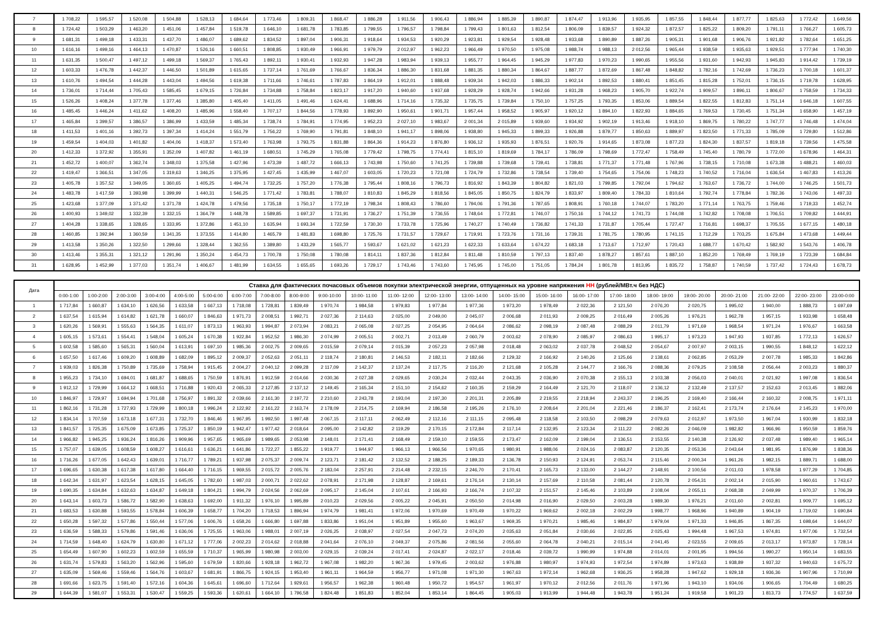| 7 | 1 708,22 | 1 595,57 | 1 520,08 | 1 504,88 | 1 528,13 | 1 684,64 | 1 773,46 | 1 809,31 | 1 868,47 | 1 886,28 | 1 911,56 | 1 906,43 | 1 886,94 | 1 885,39 | 1 890,87 | 1 874,47 | 1 913,96 | 1 935,95 | 1 857,55 | 1 848,44 | 1 877,77 | 1 825,63 | 1 772,42 | 1 649,56 |
| 8 | 1 724,42 | 1 503,29 | 1 463,20 | 1 451,06 | 1 457,84 | 1 519,78 | 1 646,10 | 1 681,78 | 1 783,85 | 1 799,55 | 1 796,57 | 1 798,84 | 1 799,43 | 1 801,63 | 1 812,54 | 1 806,09 | 1 839,57 | 1 924,32 | 1 872,57 | 1 825,22 | 1 809,20 | 1 791,11 | 1 766,27 | 1 605,73 |
| 9 | 1 681,31 | 1 499,18 | 1 433,31 | 1 437,70 | 1 486,07 | 1 689,62 | 1 834,52 | 1 897,04 | 1 906,31 | 1 918,64 | 1 934,53 | 1 920,29 | 1 923,81 | 1 929,54 | 1 928,48 | 1 933,68 | 1 890,89 | 1 887,26 | 1 905,31 | 1 901,68 | 1 906,76 | 1 921,82 | 1 782,64 | 1 651,25 |
| 10 | 1 616,16 | 1 499,16 | 1 464,13 | 1 470,87 | 1 526,16 | 1 660,51 | 1 808,85 | 1 930,49 | 1 966,91 | 1 979,79 | 2 012,97 | 1 962,23 | 1 966,49 | 1 970,50 | 1 975,08 | 1 988,74 | 1 988,13 | 2 012,56 | 1 965,44 | 1 938,59 | 1 935,63 | 1 929,51 | 1 777,94 | 1 740,30 |
| 11 | 1 631,35 | 1 500,47 | 1 497,12 | 1 499,18 | 1 569,37 | 1 765,43 | 1 892,11 | 1 930,41 | 1 932,93 | 1 947,28 | 1 983,94 | 1 939,13 | 1 955,77 | 1 964,45 | 1 945,29 | 1 977,83 | 1 970,23 | 1 990,65 | 1 955,56 | 1 931,60 | 1 942,93 | 1 945,83 | 1 914,42 | 1 739,19 |
| 12 | 1 603,33 | 1 476,78 | 1 442,37 | 1 446,50 | 1 501,89 | 1 615,65 | 1 737,14 | 1 761,69 | 1 766,67 | 1 836,34 | 1 886,30 | 1 831,68 | 1 881,35 | 1 880,34 | 1 864,67 | 1 887,77 | 1 872,69 | 1 867,48 | 1 848,82 | 1 782,16 | 1 742,69 | 1 736,23 | 1 700,18 | 1 601,37 |
| 13 | 1 610,76 | 1 494,54 | 1 444,28 | 1 443,04 | 1 494,56 | 1 619,38 | 1 711,66 | 1 746,61 | 1 787,83 | 1 864,19 | 1 912,01 | 1 888,48 | 1 939,34 | 1 942,03 | 1 886,33 | 1 902,14 | 1 892,53 | 1 880,41 | 1 851,45 | 1 815,28 | 1 752,01 | 1 736,15 | 1 719,78 | 1 628,95 |
| 14 | 1 736,01 | 1 714,44 | 1 705,43 | 1 585,45 | 1 679,15 | 1 726,84 | 1 734,88 | 1 758,84 | 1 823,17 | 1 917,20 | 1 940,60 | 1 937,68 | 1 928,29 | 1 928,74 | 1 942,66 | 1 931,28 | 1 968,23 | 1 905,70 | 1 922,74 | 1 909,57 | 1 896,11 | 1 806,67 | 1 758,59 | 1 734,33 |
| 15 | 1 526,26 | 1 408,24 | 1 377,78 | 1 377,46 | 1 385,80 | 1 405,40 | 1 411,05 | 1 491,46 | 1 624,41 | 1 688,96 | 1 714,16 | 1 735,32 | 1 735,75 | 1 739,84 | 1 750,10 | 1 757,25 | 1 793,35 | 1 853,06 | 1 889,54 | 1 822,55 | 1 812,83 | 1 751,14 | 1 646,18 | 1 607,55 |
| 16 | 1 485,45 | 1 446,24 | 1 411,62 | 1 408,20 | 1 485,96 | 1 558,40 | 1 707,17 | 1 844,56 | 1 778,93 | 1 892,90 | 1 950,61 | 1 901,71 | 1 957,44 | 1 958,52 | 1 905,97 | 1 920,12 | 1 894,10 | 1 822,93 | 1 884,65 | 1 769,53 | 1 730,45 | 1 751,34 | 1 658,90 | 1 457,19 |
| 17 | 1 465,84 | 1 399,57 | 1 386,57 | 1 386,99 | 1 433,59 | 1 485,34 | 1 738,74 | 1 784,91 | 1 774,95 | 1 952,23 | 2 027,10 | 1 983,67 | 2 001,34 | 2 015,89 | 1 939,60 | 1 934,92 | 1 902,19 | 1 913,46 | 1 918,10 | 1 869,75 | 1 780,22 | 1 747,77 | 1 746,48 | 1 474,04 |
| 18 | 1 411,53 | 1 401,16 | 1 392,73 | 1 397,34 | 1 414,24 | 1 551,79 | 1 756,22 | 1 769,90 | 1 791,81 | 1 848,10 | 1 941,17 | 1 898,06 | 1 938,80 | 1 945,33 | 1 899,33 | 1 926,88 | 1 879,77 | 1 850,63 | 1 889,97 | 1 823,50 | 1 771,33 | 1 785,09 | 1 729,80 | 1 512,86 |
| 19 | 1 459,54 | 1 404,03 | 1 401,82 | 1 404,06 | 1 418,37 | 1 573,40 | 1 763,98 | 1 793,75 | 1 831,88 | 1 864,36 | 1 914,23 | 1 876,80 | 1 936,12 | 1 935,93 | 1 876,51 | 1 920,76 | 1 914,65 | 1 873,08 | 1 877,23 | 1 824,30 | 1 837,57 | 1 819,18 | 1 739,56 | 1 475,58 |
| 20 | 1 412,33 | 1 372,92 | 1 355,91 | 1 352,09 | 1 407,82 | 1 461,19 | 1 680,51 | 1 745,29 | 1 765,08 | 1 779,42 | 1 798,75 | 1 774,41 | 1 815,10 | 1 819,69 | 1 784,17 | 1 786,09 | 1 798,69 | 1 772,47 | 1 758,49 | 1 745,40 | 1 780,79 | 1 772,00 | 1 678,96 | 1 464,31 |
| 21 | 1 452,72 | 1 400,07 | 1 362,74 | 1 348,03 | 1 375,58 | 1 427,96 | 1 473,39 | 1 487,72 | 1 666,13 | 1 743,98 | 1 750,60 | 1 741,25 | 1 739,88 | 1 739,68 | 1 739,41 | 1 738,81 | 1 771,37 | 1 771,48 | 1 767,96 | 1 738,15 | 1 710,08 | 1 673,38 | 1 488,21 | 1 460,03 |
| 22 | 1 419,47 | 1 366,51 | 1 347,05 | 1 319,63 | 1 346,25 | 1 375,95 | 1 427,45 | 1 435,99 | 1 467,07 | 1 603,05 | 1 720,23 | 1 721,08 | 1 724,79 | 1 732,86 | 1 738,54 | 1 739,40 | 1 754,65 | 1 754,06 | 1 748,23 | 1 740,52 | 1 716,04 | 1 636,54 | 1 467,83 | 1 413,26 |
| 23 | 1 405,78 | 1 357,52 | 1 349,05 | 1 360,65 | 1 405,25 | 1 494,74 | 1 732,25 | 1 757,20 | 1 776,38 | 1 795,44 | 1 808,16 | 1 796,73 | 1 816,92 | 1 843,39 | 1 804,82 | 1 821,03 | 1 799,85 | 1 792,04 | 1 794,62 | 1 763,67 | 1 736,72 | 1 744,00 | 1 746,25 | 1 501,73 |
| 24 | 1 483,78 | 1 417,59 | 1 393,98 | 1 399,99 | 1 440,31 | 1 546,25 | 1 771,42 | 1 783,81 | 1 788,07 | 1 810,83 | 1 845,29 | 1 818,56 | 1 845,05 | 1 850,75 | 1 824,79 | 1 833,97 | 1 809,40 | 1 784,33 | 1 810,64 | 1 792,74 | 1 778,84 | 1 782,36 | 1 743,06 | 1 497,33 |
| 25 | 1 423,68 | 1 377,09 | 1 371,42 | 1 371,78 | 1 424,78 | 1 479,56 | 1 735,18 | 1 750,17 | 1 772,19 | 1 798,34 | 1 808,43 | 1 786,60 | 1 794,06 | 1 791,36 | 1 787,65 | 1 808,91 | 1 760,18 | 1 744,07 | 1 783,20 | 1 771,14 | 1 763,75 | 1 759,46 | 1 719,33 | 1 452,74 |
| 26 | 1 400,93 | 1 349,02 | 1 332,39 | 1 332,15 | 1 364,79 | 1 448,78 | 1 589,85 | 1 697,37 | 1 731,91 | 1 736,27 | 1 751,39 | 1 736,55 | 1 748,64 | 1 772,81 | 1 746,07 | 1 750,16 | 1 744,12 | 1 741,73 | 1 744,08 | 1 742,82 | 1 708,08 | 1 706,51 | 1 709,82 | 1 444,91 |
| 27 | 1 404,28 | 1 338,65 | 1 328,65 | 1 333,95 | 1 372,86 | 1 451,10 | 1 635,94 | 1 693,34 | 1 722,59 | 1 730,30 | 1 733,78 | 1 725,96 | 1 740,27 | 1 740,49 | 1 736,82 | 1 741,33 | 1 731,87 | 1 705,44 | 1 727,47 | 1 716,81 | 1 698,37 | 1 705,55 | 1 677,15 | 1 480,18 |
| 28 | 1 460,85 | 1 392,94 | 1 360,59 | 1 341,35 | 1 373,55 | 1 414,80 | 1 465,79 | 1 481,83 | 1 698,80 | 1 725,76 | 1 731,57 | 1 729,67 | 1 719,91 | 1 723,76 | 1 731,16 | 1 739,31 | 1 781,75 | 1 780,95 | 1 741,15 | 1 712,29 | 1 703,25 | 1 675,84 | 1 473,68 | 1 449,44 |
| 29 | 1 413,58 | 1 350,26 | 1 322,50 | 1 299,66 | 1 328,44 | 1 362,55 | 1 389,80 | 1 433,29 | 1 565,77 | 1 593,67 | 1 621,02 | 1 621,23 | 1 622,33 | 1 633,64 | 1 674,22 | 1 683,18 | 1 713,67 | 1 712,97 | 1 720,43 | 1 688,77 | 1 670,42 | 1 582,92 | 1 543,76 | 1 406,78 |
| 30 | 1 413,46 | 1 355,31 | 1 321,12 | 1 291,96 | 1 350,24 | 1 454,73 | 1 700,78 | 1 750,08 | 1 780,08 | 1 814,11 | 1 837,36 | 1 812,84 | 1 811,48 | 1 810,59 | 1 797,13 | 1 837,40 | 1 878,27 | 1 857,61 | 1 887,10 | 1 852,20 | 1 769,49 | 1 769,19 | 1 723,39 | 1 684,84 |
| 31 | 1 628,95 | 1 452,99 | 1 377,03 | 1 351,74 | 1 406,67 | 1 481,99 | 1 634,55 | 1 655,65 | 1 693,26 | 1 729,17 | 1 743,46 | 1 743,60 | 1 745,95 | 1 745,00 | 1 751,05 | 1 784,24 | 1 801,78 | 1 813,95 | 1 835,72 | 1 758,87 | 1 740,59 | 1 737,42 | 1 724,43 | 1 678,73 |
| Дата | Ставка для фактических почасовых объемов покупки электрической энергии, отпущенных на уровне напряжения НН (рублей/МВт.ч без НДС) | | | | | | | | | | | | | | | | | | | | | | | |
| --- | --- | --- | --- | --- | --- | --- | --- | --- | --- | --- | --- | --- | --- | --- | --- | --- | --- | --- | --- | --- | --- | --- | --- | --- |
| | 0:00-1:00 | 1:00-2:00 | 2:00-3:00 | 3:00-4:00 | 4:00-5:00 | 5:00-6:00 | 6:00-7:00 | 7:00-8:00 | 8:00-9:00 | 9:00-10:00 | 10:00- 11:00 | 11:00- 12:00 | 12:00- 13:00 | 13:00- 14:00 | 14:00- 15:00 | 15:00- 16:00 | 16:00- 17:00 | 17:00- 18:00 | 18:00- 19:00 | 19:00- 20:00 | 20:00- 21:00 | 21:00- 22:00 | 22:00- 23:00 | 23:00-0:00 |
| 1 | 1 717,84 | 1 660,87 | 1 634,10 | 1 626,56 | 1 633,58 | 1 667,13 | 1 718,08 | 1 728,81 | 1 839,49 | 1 970,74 | 1 984,58 | 1 979,83 | 1 977,84 | 1 977,36 | 1 973,20 | 1 978,49 | 2 022,36 | 2 121,50 | 2 076,20 | 2 020,75 | 1 995,02 | 1 940,00 | 1 888,73 | 1 697,69 |
| 2 | 1 637,54 | 1 615,94 | 1 614,82 | 1 621,78 | 1 660,07 | 1 846,63 | 1 971,73 | 2 008,51 | 1 992,71 | 2 027,36 | 2 114,63 | 2 025,00 | 2 049,00 | 2 045,07 | 2 006,68 | 2 011,93 | 2 009,25 | 2 016,49 | 2 005,26 | 1 976,21 | 1 962,78 | 1 957,15 | 1 933,98 | 1 658,48 |
| 3 | 1 620,26 | 1 569,91 | 1 555,63 | 1 564,35 | 1 611,07 | 1 873,13 | 1 963,93 | 1 994,87 | 2 073,94 | 2 083,21 | 2 065,08 | 2 027,25 | 2 054,95 | 2 064,64 | 2 086,62 | 2 098,19 | 2 087,48 | 2 088,29 | 2 011,79 | 1 971,69 | 1 968,54 | 1 971,24 | 1 976,67 | 1 663,58 |
| 4 | 1 605,15 | 1 573,61 | 1 554,41 | 1 548,04 | 1 605,24 | 1 670,38 | 1 922,84 | 1 952,52 | 1 986,30 | 2 074,99 | 2 005,51 | 2 002,71 | 2 013,49 | 2 060,79 | 2 003,62 | 2 078,90 | 2 085,97 | 2 086,63 | 1 995,17 | 1 973,23 | 1 947,93 | 1 937,85 | 1 772,13 | 1 626,57 |
| 5 | 1 602,58 | 1 585,60 | 1 565,31 | 1 560,04 | 1 613,91 | 1 697,10 | 1 985,36 | 2 002,75 | 2 009,65 | 2 015,59 | 2 079,14 | 2 015,39 | 2 057,23 | 2 057,98 | 2 018,48 | 2 063,02 | 2 037,78 | 2 048,52 | 2 054,67 | 2 007,97 | 2 003,15 | 1 990,55 | 1 848,12 | 1 622,12 |
| 6 | 1 657,50 | 1 617,46 | 1 609,20 | 1 608,89 | 1 682,09 | 1 895,12 | 2 009,37 | 2 052,63 | 2 051,11 | 2 118,74 | 2 180,81 | 2 146,53 | 2 182,11 | 2 182,66 | 2 129,32 | 2 166,92 | 2 140,26 | 2 125,66 | 2 138,61 | 2 062,85 | 2 053,29 | 2 007,78 | 1 985,33 | 1 842,86 |
| 7 | 1 939,03 | 1 826,38 | 1 750,89 | 1 735,69 | 1 758,94 | 1 915,45 | 2 004,27 | 2 040,12 | 2 099,28 | 2 117,09 | 2 142,37 | 2 137,24 | 2 117,75 | 2 116,20 | 2 121,68 | 2 105,28 | 2 144,77 | 2 166,76 | 2 088,36 | 2 079,25 | 2 108,58 | 2 056,44 | 2 003,23 | 1 880,37 |
| 8 | 1 955,23 | 1 734,10 | 1 694,01 | 1 681,87 | 1 688,65 | 1 750,59 | 1 876,91 | 1 912,59 | 2 014,66 | 2 030,36 | 2 027,38 | 2 029,65 | 2 030,24 | 2 032,44 | 2 043,35 | 2 036,90 | 2 070,38 | 2 155,13 | 2 103,38 | 2 056,03 | 2 040,01 | 2 021,92 | 1 997,08 | 1 836,54 |
| 9 | 1 912,12 | 1 729,99 | 1 664,12 | 1 668,51 | 1 716,88 | 1 920,43 | 2 065,33 | 2 127,85 | 2 137,12 | 2 149,45 | 2 165,34 | 2 151,10 | 2 154,62 | 2 160,35 | 2 159,29 | 2 164,49 | 2 121,70 | 2 118,07 | 2 136,12 | 2 132,49 | 2 137,57 | 2 152,63 | 2 013,45 | 1 882,06 |
| 10 | 1 846,97 | 1 729,97 | 1 694,94 | 1 701,68 | 1 756,97 | 1 891,32 | 2 039,66 | 2 161,30 | 2 197,72 | 2 210,60 | 2 243,78 | 2 193,04 | 2 197,30 | 2 201,31 | 2 205,89 | 2 219,55 | 2 218,94 | 2 243,37 | 2 196,25 | 2 169,40 | 2 166,44 | 2 160,32 | 2 008,75 | 1 971,11 |
| 11 | 1 862,16 | 1 731,28 | 1 727,93 | 1 729,99 | 1 800,18 | 1 996,24 | 2 122,92 | 2 161,22 | 2 163,74 | 2 178,09 | 2 214,75 | 2 169,94 | 2 186,58 | 2 195,26 | 2 176,10 | 2 208,64 | 2 201,04 | 2 221,46 | 2 186,37 | 2 162,41 | 2 173,74 | 2 176,64 | 2 145,23 | 1 970,00 |
| 12 | 1 834,14 | 1 707,59 | 1 673,18 | 1 677,31 | 1 732,70 | 1 846,46 | 1 967,95 | 1 992,50 | 1 997,48 | 2 067,15 | 2 117,11 | 2 062,49 | 2 112,16 | 2 111,15 | 2 095,48 | 2 118,58 | 2 103,50 | 2 098,29 | 2 079,63 | 2 012,97 | 1 973,50 | 1 967,04 | 1 930,99 | 1 832,18 |
| 13 | 1 841,57 | 1 725,35 | 1 675,09 | 1 673,85 | 1 725,37 | 1 850,19 | 1 942,47 | 1 977,42 | 2 018,64 | 2 095,00 | 2 142,82 | 2 119,29 | 2 170,15 | 2 172,84 | 2 117,14 | 2 132,95 | 2 123,34 | 2 111,22 | 2 082,26 | 2 046,09 | 1 982,82 | 1 966,96 | 1 950,59 | 1 859,76 |
| 14 | 1 966,82 | 1 945,25 | 1 936,24 | 1 816,26 | 1 909,96 | 1 957,65 | 1 965,69 | 1 989,65 | 2 053,98 | 2 148,01 | 2 171,41 | 2 168,49 | 2 159,10 | 2 159,55 | 2 173,47 | 2 162,09 | 2 199,04 | 2 136,51 | 2 153,55 | 2 140,38 | 2 126,92 | 2 037,48 | 1 989,40 | 1 965,14 |
| 15 | 1 757,07 | 1 639,05 | 1 608,59 | 1 608,27 | 1 616,61 | 1 636,21 | 1 641,86 | 1 722,27 | 1 855,22 | 1 919,77 | 1 944,97 | 1 966,13 | 1 966,56 | 1 970,65 | 1 980,91 | 1 988,06 | 2 024,16 | 2 083,87 | 2 120,35 | 2 053,36 | 2 043,64 | 1 981,95 | 1 876,99 | 1 838,36 |
| 16 | 1 716,26 | 1 677,05 | 1 642,43 | 1 639,01 | 1 716,77 | 1 789,21 | 1 937,98 | 2 075,37 | 2 009,74 | 2 123,71 | 2 181,42 | 2 132,52 | 2 188,25 | 2 189,33 | 2 136,78 | 2 150,93 | 2 124,91 | 2 053,74 | 2 115,46 | 2 000,34 | 1 961,26 | 1 982,15 | 1 889,71 | 1 688,00 |
| 17 | 1 696,65 | 1 630,38 | 1 617,38 | 1 617,80 | 1 664,40 | 1 716,15 | 1 969,55 | 2 015,72 | 2 005,76 | 2 183,04 | 2 257,91 | 2 214,48 | 2 232,15 | 2 246,70 | 2 170,41 | 2 165,73 | 2 133,00 | 2 144,27 | 2 148,91 | 2 100,56 | 2 011,03 | 1 978,58 | 1 977,29 | 1 704,85 |
| 18 | 1 642,34 | 1 631,97 | 1 623,54 | 1 628,15 | 1 645,05 | 1 782,60 | 1 987,03 | 2 000,71 | 2 022,62 | 2 078,91 | 2 171,98 | 2 128,87 | 2 169,61 | 2 176,14 | 2 130,14 | 2 157,69 | 2 110,58 | 2 081,44 | 2 120,78 | 2 054,31 | 2 002,14 | 2 015,90 | 1 960,61 | 1 743,67 |
| 19 | 1 690,35 | 1 634,84 | 1 632,63 | 1 634,87 | 1 649,18 | 1 804,21 | 1 994,79 | 2 024,56 | 2 062,69 | 2 095,17 | 2 145,04 | 2 107,61 | 2 166,93 | 2 166,74 | 2 107,32 | 2 151,57 | 2 145,46 | 2 103,89 | 2 108,04 | 2 055,11 | 2 068,38 | 2 049,99 | 1 970,37 | 1 706,39 |
| 20 | 1 643,14 | 1 603,73 | 1 586,72 | 1 582,90 | 1 638,63 | 1 692,00 | 1 911,32 | 1 976,10 | 1 995,89 | 2 010,23 | 2 029,56 | 2 005,22 | 2 045,91 | 2 050,50 | 2 014,98 | 2 016,90 | 2 029,50 | 2 003,28 | 1 989,30 | 1 976,21 | 2 011,60 | 2 002,81 | 1 909,77 | 1 695,12 |
| 21 | 1 683,53 | 1 630,88 | 1 593,55 | 1 578,84 | 1 606,39 | 1 658,77 | 1 704,20 | 1 718,53 | 1 896,94 | 1 974,79 | 1 981,41 | 1 972,06 | 1 970,69 | 1 970,49 | 1 970,22 | 1 969,62 | 2 002,18 | 2 002,29 | 1 998,77 | 1 968,96 | 1 940,89 | 1 904,19 | 1 719,02 | 1 690,84 |
| 22 | 1 650,28 | 1 597,32 | 1 577,86 | 1 550,44 | 1 577,06 | 1 606,76 | 1 658,26 | 1 666,80 | 1 697,88 | 1 833,86 | 1 951,04 | 1 951,89 | 1 955,60 | 1 963,67 | 1 969,35 | 1 970,21 | 1 985,46 | 1 984,87 | 1 979,04 | 1 971,33 | 1 946,85 | 1 867,35 | 1 698,64 | 1 644,07 |
| 23 | 1 636,59 | 1 588,33 | 1 579,86 | 1 591,46 | 1 636,06 | 1 725,55 | 1 963,06 | 1 988,01 | 2 007,19 | 2 026,25 | 2 038,97 | 2 027,54 | 2 047,73 | 2 074,20 | 2 035,63 | 2 051,84 | 2 030,66 | 2 022,85 | 2 025,43 | 1 994,48 | 1 967,53 | 1 974,81 | 1 977,06 | 1 732,54 |
| 24 | 1 714,59 | 1 648,40 | 1 624,79 | 1 630,80 | 1 671,12 | 1 777,06 | 2 002,23 | 2 014,62 | 2 018,88 | 2 041,64 | 2 076,10 | 2 049,37 | 2 075,86 | 2 081,56 | 2 055,60 | 2 064,78 | 2 040,21 | 2 015,14 | 2 041,45 | 2 023,55 | 2 009,65 | 2 013,17 | 1 973,87 | 1 728,14 |
| 25 | 1 654,49 | 1 607,90 | 1 602,23 | 1 602,59 | 1 655,59 | 1 710,37 | 1 965,99 | 1 980,98 | 2 003,00 | 2 029,15 | 2 039,24 | 2 017,41 | 2 024,87 | 2 022,17 | 2 018,46 | 2 039,72 | 1 990,99 | 1 974,88 | 2 014,01 | 2 001,95 | 1 994,56 | 1 990,27 | 1 950,14 | 1 683,55 |
| 26 | 1 631,74 | 1 579,83 | 1 563,20 | 1 562,96 | 1 595,60 | 1 679,59 | 1 820,66 | 1 928,18 | 1 962,72 | 1 967,08 | 1 982,20 | 1 967,36 | 1 979,45 | 2 003,62 | 1 976,88 | 1 980,97 | 1 974,93 | 1 972,54 | 1 974,89 | 1 973,63 | 1 938,89 | 1 937,32 | 1 940,63 | 1 675,72 |
| 27 | 1 635,09 | 1 569,46 | 1 559,46 | 1 564,76 | 1 603,67 | 1 681,91 | 1 866,75 | 1 924,15 | 1 953,40 | 1 961,11 | 1 964,59 | 1 956,77 | 1 971,08 | 1 971,30 | 1 967,63 | 1 972,14 | 1 962,68 | 1 936,25 | 1 958,28 | 1 947,62 | 1 929,18 | 1 936,36 | 1 907,96 | 1 710,99 |
| 28 | 1 691,66 | 1 623,75 | 1 591,40 | 1 572,16 | 1 604,36 | 1 645,61 | 1 696,60 | 1 712,64 | 1 929,61 | 1 956,57 | 1 962,38 | 1 960,48 | 1 950,72 | 1 954,57 | 1 961,97 | 1 970,12 | 2 012,56 | 2 011,76 | 1 971,96 | 1 943,10 | 1 934,06 | 1 906,65 | 1 704,49 | 1 680,25 |
| 29 | 1 644,39 | 1 581,07 | 1 553,31 | 1 530,47 | 1 559,25 | 1 593,36 | 1 620,61 | 1 664,10 | 1 796,58 | 1 824,48 | 1 851,83 | 1 852,04 | 1 853,14 | 1 864,45 | 1 905,03 | 1 913,99 | 1 944,48 | 1 943,78 | 1 951,24 | 1 919,58 | 1 901,23 | 1 813,73 | 1 774,57 | 1 637,59 |